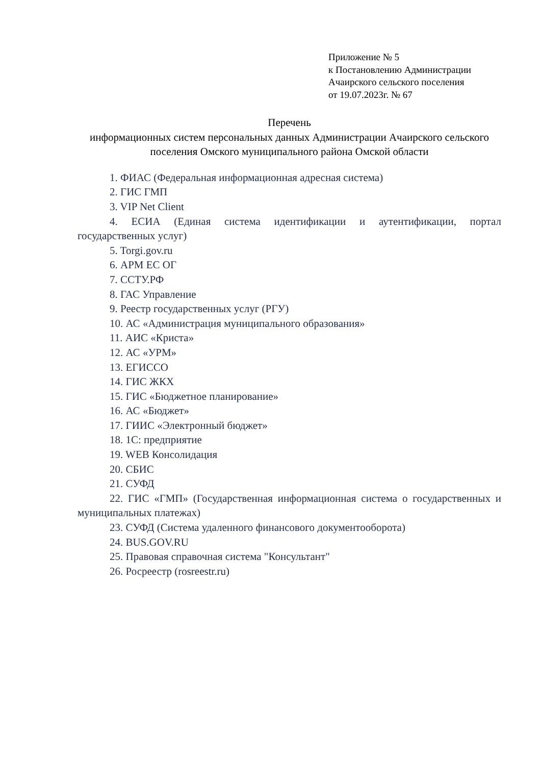Приложение № 5
к Постановлению Администрации
Ачаирского сельского поселения
от 19.07.2023г. № 67
Перечень
информационных систем персональных данных Администрации Ачаирского сельского поселения Омского муниципального района Омской области
1. ФИАС (Федеральная информационная адресная система)
2. ГИС ГМП
3. VIP Net Client
4. ЕСИА (Единая система идентификации и аутентификации, портал государственных услуг)
5. Torgi.gov.ru
6. АРМ ЕС ОГ
7. ССТУ.РФ
8. ГАС Управление
9. Реестр государственных услуг (РГУ)
10. АС «Администрация муниципального образования»
11. АИС «Криста»
12. АС «УРМ»
13. ЕГИССО
14. ГИС ЖКХ
15. ГИС «Бюджетное планирование»
16. АС «Бюджет»
17. ГИИС «Электронный бюджет»
18. 1С: предприятие
19. WEB Консолидация
20. СБИС
21. СУФД
22. ГИС «ГМП» (Государственная информационная система о государственных и муниципальных платежах)
23. СУФД (Система удаленного финансового документооборота)
24. BUS.GOV.RU
25. Правовая справочная система "Консультант"
26. Росреестр (rosreestr.ru)